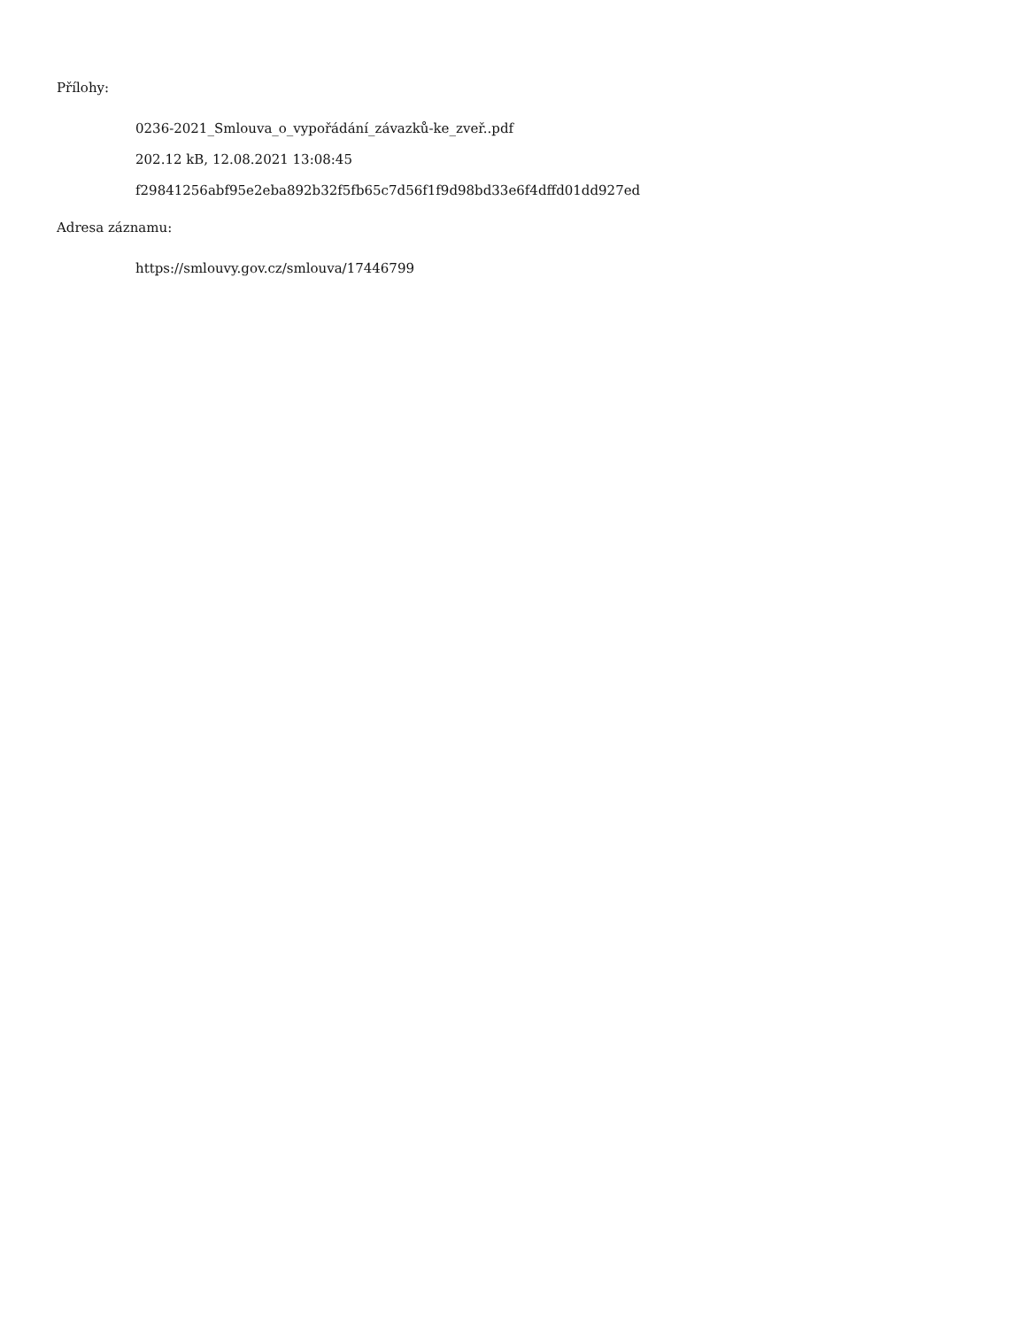Přílohy:
0236-2021_Smlouva_o_vypořádání_závazků-ke_zveř..pdf
202.12 kB, 12.08.2021 13:08:45
f29841256abf95e2eba892b32f5fb65c7d56f1f9d98bd33e6f4dffd01dd927ed
Adresa záznamu:
https://smlouvy.gov.cz/smlouva/17446799